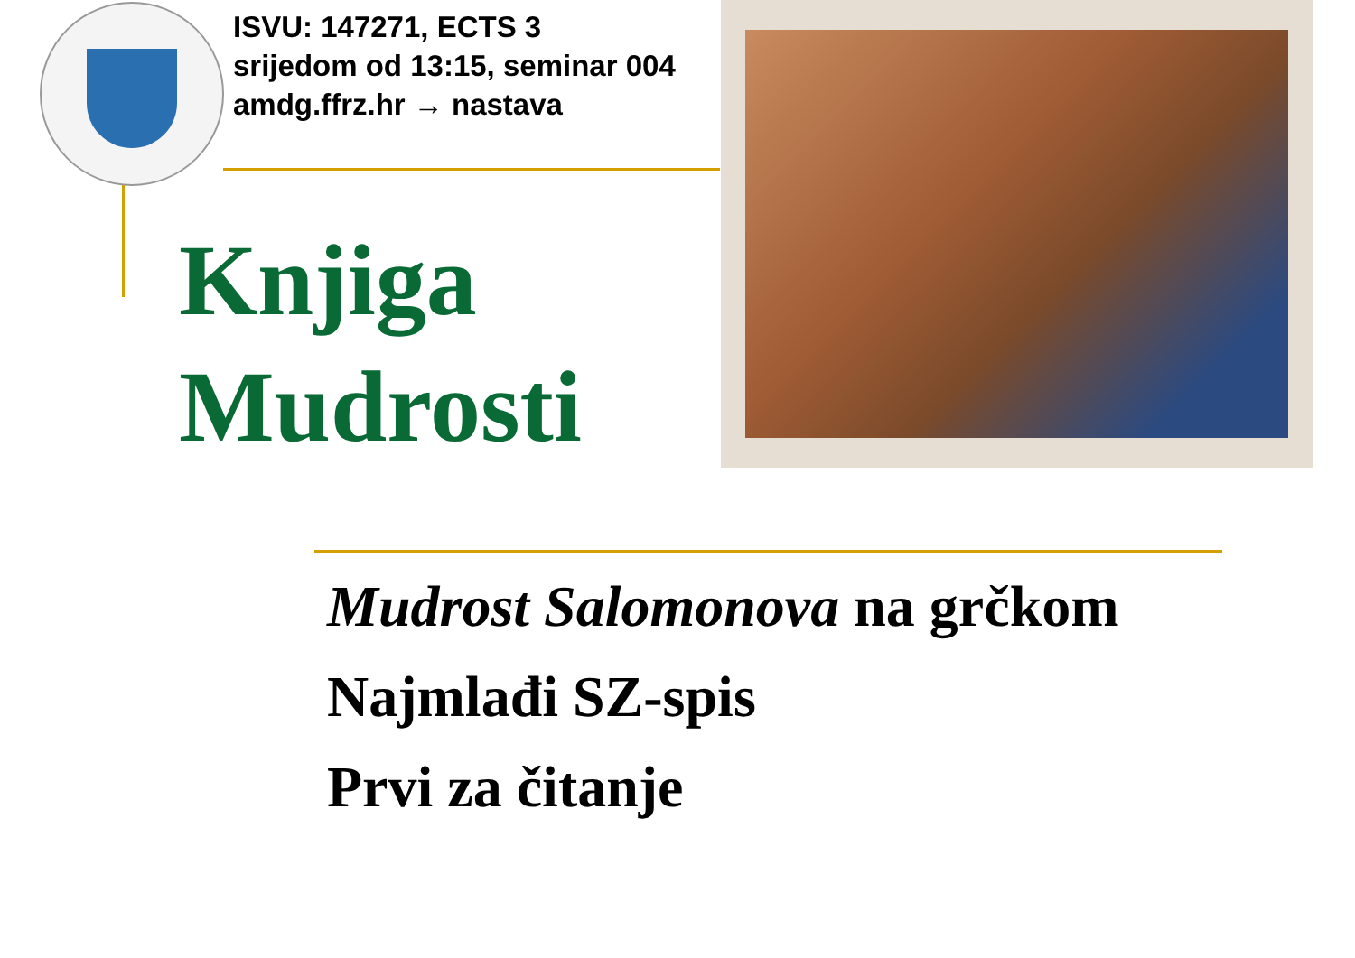ISVU: 147271, ECTS 3
srijedom od 13:15, seminar 004
amdg.ffrz.hr → nastava
Knjiga
Mudrosti
Mudrost Salomonova na grčkom
Najmlađi SZ-spis
Prvi za čitanje